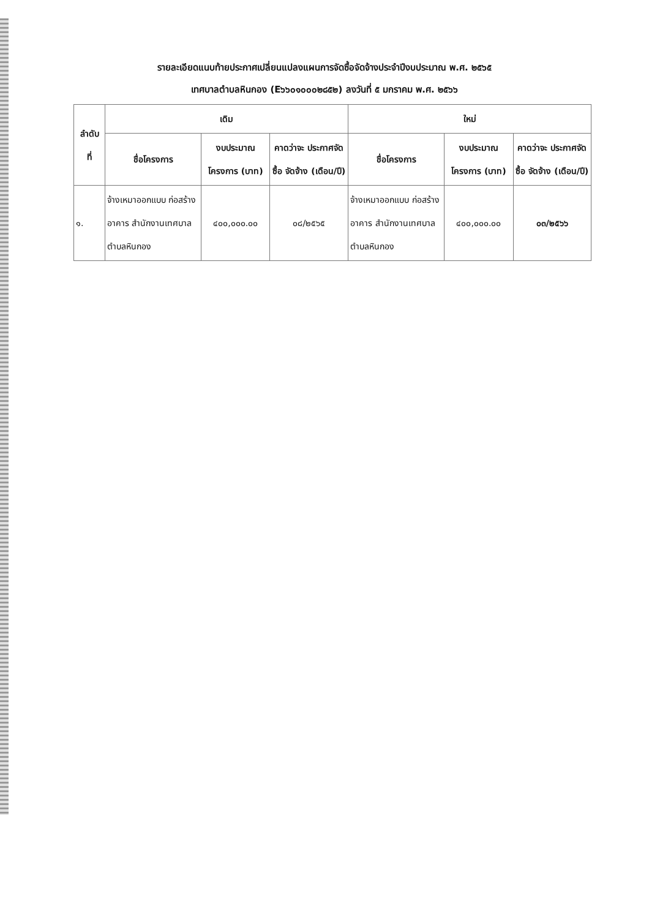รายละเอียดแนบท้ายประกาศเปลี่ยนแปลงแผนการจัดซื้อจัดจ้างประจำปีงบประมาณ พ.ศ. ๒๕๖๕
เทศบาลตำบลหินกอง (E๖๖๐๑๐๐๐๒๘๕๒) ลงวันที่ ๕ มกราคม พ.ศ. ๒๕๖๖
| ลำดับ ที่ | เดิม | | | ใหม่ | | |
| --- | --- | --- | --- | --- | --- | --- |
| | ชื่อโครงการ | งบประมาณ โครงการ (บาท) | คาดว่าจะ ประกาศจัดซื้อ จัดจ้าง (เดือน/ปี) | ชื่อโครงการ | งบประมาณ โครงการ (บาท) | คาดว่าจะ ประกาศจัดซื้อ จัดจ้าง (เดือน/ปี) |
| ๑. | จ้างเหมาออกแบบ ก่อสร้างอาคาร สำนักงานเทศบาล ตำบลหินกอง | ๔๐๐,๐๐๐.๐๐ | ๐๘/๒๕๖๕ | จ้างเหมาออกแบบ ก่อสร้างอาคาร สำนักงานเทศบาล ตำบลหินกอง | ๔๐๐,๐๐๐.๐๐ | ๐๓/๒๕๖๖ |